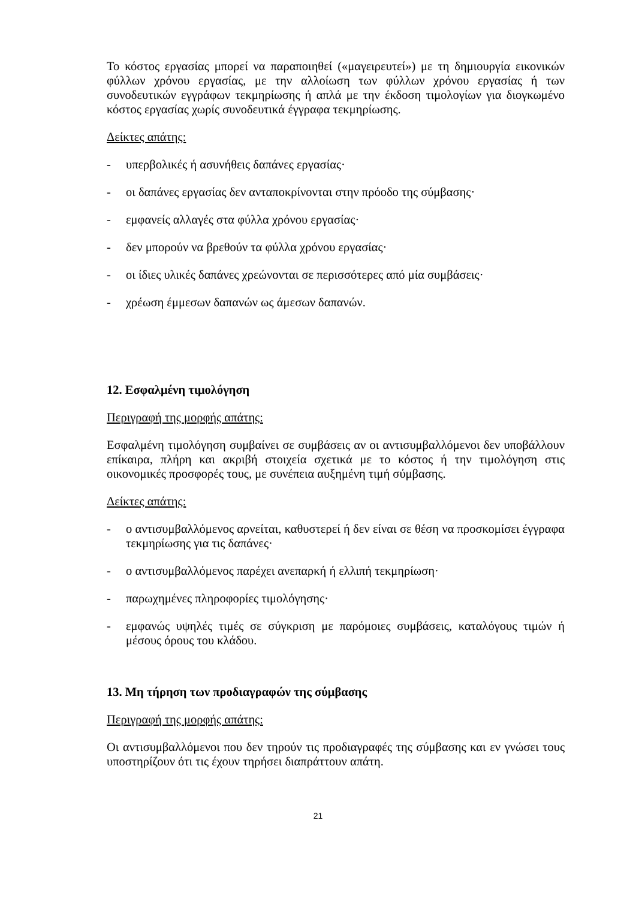Το κόστος εργασίας μπορεί να παραποιηθεί («μαγειρευτεί») με τη δημιουργία εικονικών φύλλων χρόνου εργασίας, με την αλλοίωση των φύλλων χρόνου εργασίας ή των συνοδευτικών εγγράφων τεκμηρίωσης ή απλά με την έκδοση τιμολογίων για διογκωμένο κόστος εργασίας χωρίς συνοδευτικά έγγραφα τεκμηρίωσης.
Δείκτες απάτης:
- υπερβολικές ή ασυνήθεις δαπάνες εργασίας·
- οι δαπάνες εργασίας δεν ανταποκρίνονται στην πρόοδο της σύμβασης·
- εμφανείς αλλαγές στα φύλλα χρόνου εργασίας·
- δεν μπορούν να βρεθούν τα φύλλα χρόνου εργασίας·
- οι ίδιες υλικές δαπάνες χρεώνονται σε περισσότερες από μία συμβάσεις·
- χρέωση έμμεσων δαπανών ως άμεσων δαπανών.
12. Εσφαλμένη τιμολόγηση
Περιγραφή της μορφής απάτης:
Εσφαλμένη τιμολόγηση συμβαίνει σε συμβάσεις αν οι αντισυμβαλλόμενοι δεν υποβάλλουν επίκαιρα, πλήρη και ακριβή στοιχεία σχετικά με το κόστος ή την τιμολόγηση στις οικονομικές προσφορές τους, με συνέπεια αυξημένη τιμή σύμβασης.
Δείκτες απάτης:
- ο αντισυμβαλλόμενος αρνείται, καθυστερεί ή δεν είναι σε θέση να προσκομίσει έγγραφα τεκμηρίωσης για τις δαπάνες·
- ο αντισυμβαλλόμενος παρέχει ανεπαρκή ή ελλιπή τεκμηρίωση·
- παρωχημένες πληροφορίες τιμολόγησης·
- εμφανώς υψηλές τιμές σε σύγκριση με παρόμοιες συμβάσεις, καταλόγους τιμών ή μέσους όρους του κλάδου.
13. Μη τήρηση των προδιαγραφών της σύμβασης
Περιγραφή της μορφής απάτης:
Οι αντισυμβαλλόμενοι που δεν τηρούν τις προδιαγραφές της σύμβασης και εν γνώσει τους υποστηρίζουν ότι τις έχουν τηρήσει διαπράττουν απάτη.
21